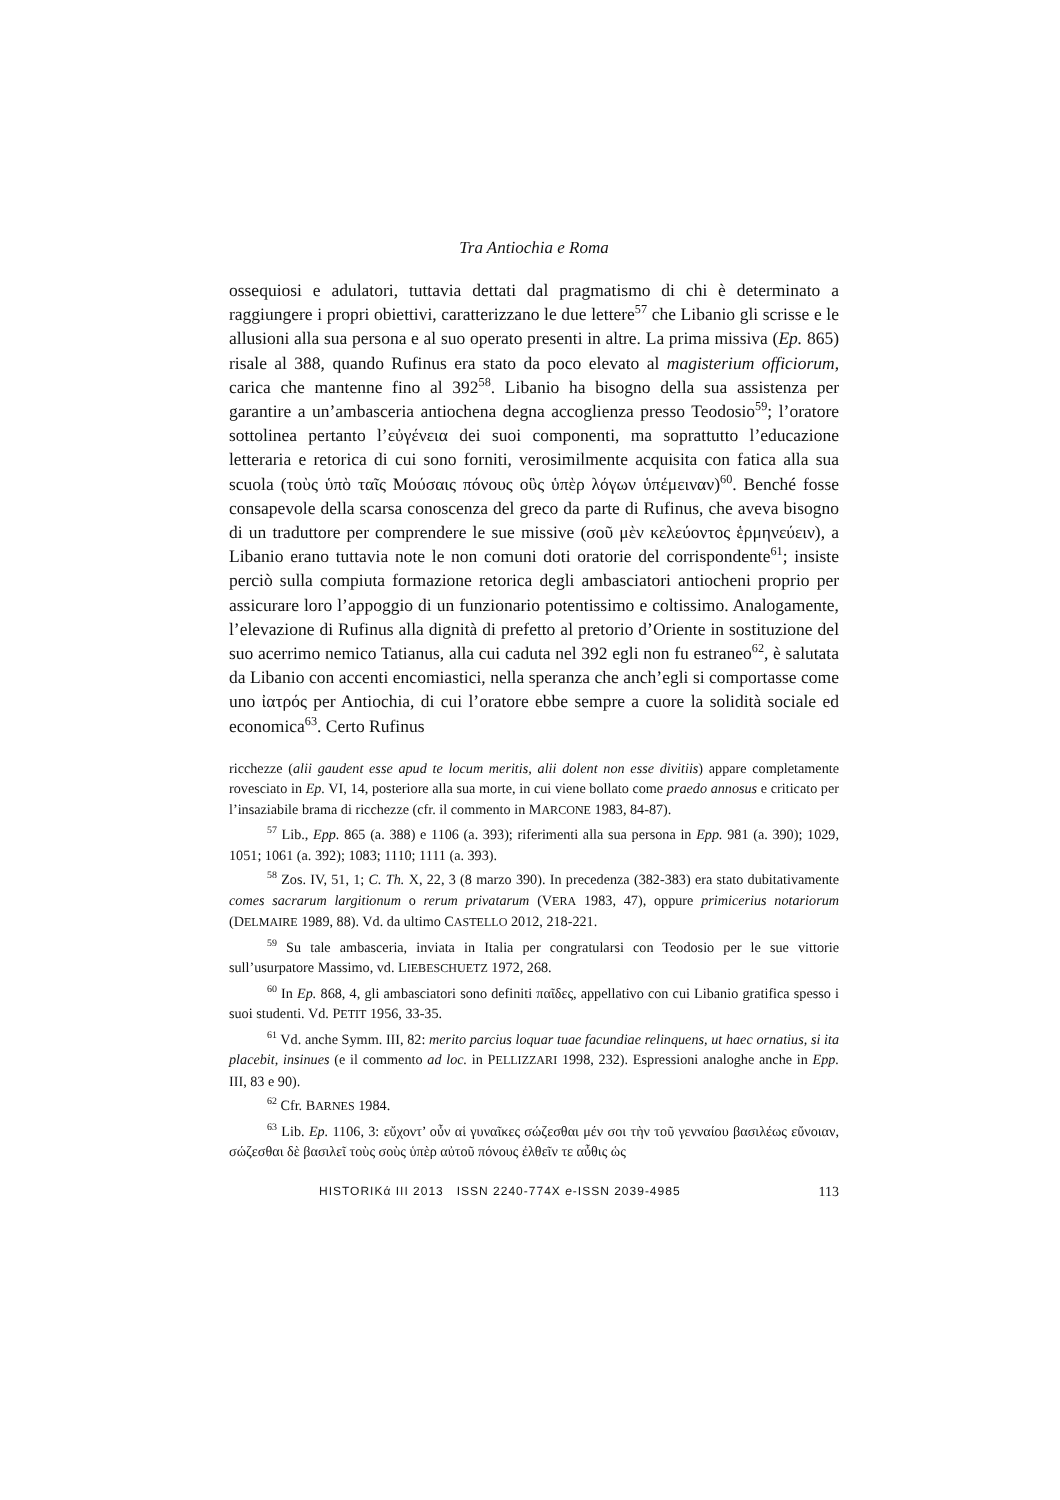Tra Antiochia e Roma
ossequiosi e adulatori, tuttavia dettati dal pragmatismo di chi è determinato a raggiungere i propri obiettivi, caratterizzano le due lettere<sup>57</sup> che Libanio gli scrisse e le allusioni alla sua persona e al suo operato presenti in altre. La prima missiva (Ep. 865) risale al 388, quando Rufinus era stato da poco elevato al magisterium officiorum, carica che mantenne fino al 392<sup>58</sup>. Libanio ha bisogno della sua assistenza per garantire a un’ambasceria antiochena degna accoglienza presso Teodosio<sup>59</sup>; l’oratore sottolinea pertanto l’εὐγένεια dei suoi componenti, ma soprattutto l’educazione letteraria e retorica di cui sono forniti, verosimilmente acquisita con fatica alla sua scuola (τοὺς ὑπὸ ταῖς Μούσαις πόνους οὓς ὑπὲρ λόγων ὑπέμειναν)<sup>60</sup>. Benché fosse consapevole della scarsa conoscenza del greco da parte di Rufinus, che aveva bisogno di un traduttore per comprendere le sue missive (σοῦ μὲν κελεύοντος ἑρμηνεύειν), a Libanio erano tuttavia note le non comuni doti oratorie del corrispondente<sup>61</sup>; insiste perciò sulla compiuta formazione retorica degli ambasciatori antiocheni proprio per assicurare loro l’appoggio di un funzionario potentissimo e coltissimo. Analogamente, l’elevazione di Rufinus alla dignità di prefetto al pretorio d’Oriente in sostituzione del suo acerrimo nemico Tatianus, alla cui caduta nel 392 egli non fu estraneo<sup>62</sup>, è salutata da Libanio con accenti encomiastici, nella speranza che anch’egli si comportasse come uno ἰατρός per Antiochia, di cui l’oratore ebbe sempre a cuore la solidità sociale ed economica<sup>63</sup>. Certo Rufinus
ricchezze (alii gaudent esse apud te locum meritis, alii dolent non esse divitiis) appare completamente rovesciato in Ep. VI, 14, posteriore alla sua morte, in cui viene bollato come praedo annosus e criticato per l’insaziabile brama di ricchezze (cfr. il commento in MARCONE 1983, 84-87).
<sup>57</sup> Lib., Epp. 865 (a. 388) e 1106 (a. 393); riferimenti alla sua persona in Epp. 981 (a. 390); 1029, 1051; 1061 (a. 392); 1083; 1110; 1111 (a. 393).
<sup>58</sup> Zos. IV, 51, 1; C. Th. X, 22, 3 (8 marzo 390). In precedenza (382-383) era stato dubitativamente comes sacrarum largitionum o rerum privatarum (VERA 1983, 47), oppure primicerius notariorum (DELMAIRE 1989, 88). Vd. da ultimo CASTELLO 2012, 218-221.
<sup>59</sup> Su tale ambasceria, inviata in Italia per congratularsi con Teodosio per le sue vittorie sull’usurpatore Massimo, vd. LIEBESCHUETZ 1972, 268.
<sup>60</sup> In Ep. 868, 4, gli ambasciatori sono definiti παῖδες, appellativo con cui Libanio gratifica spesso i suoi studenti. Vd. PETIT 1956, 33-35.
<sup>61</sup> Vd. anche Symm. III, 82: merito parcius loquar tuae facundiae relinquens, ut haec ornatius, si ita placebit, insinues (e il commento ad loc. in PELLIZZARI 1998, 232). Espressioni analoghe anche in Epp. III, 83 e 90).
<sup>62</sup> Cfr. BARNES 1984.
<sup>63</sup> Lib. Ep. 1106, 3: εὔχοντ’ οὖν αἱ γυναῖκες σώζεσθαι μέν σοι τὴν τοῦ γενναίου βασιλέως εὔνοιαν, σώζεσθαι δὲ βασιλεῖ τοὺς σοὺς ὑπὲρ αὐτοῦ πόνους ἐλθεῖν τε αὖθις ὡς
HISTORIKά III 2013 ISSN 2240-774X e-ISSN 2039-4985 113